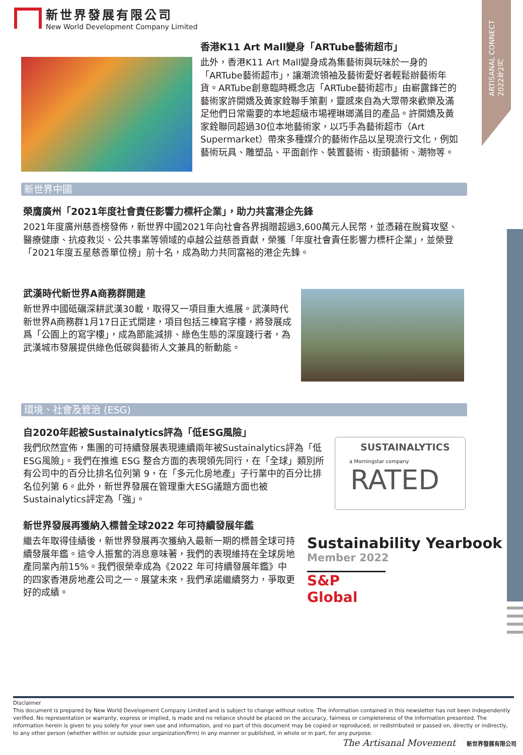新世界發展有限公司
New World Development Company Limited
ARTISANAL CONNECT
2022年2月
香港K11 Art Mall變身「ARTube藝術超市」
此外，香港K11 Art Mall變身成為集藝術與玩味於一身的「ARTube藝術超市」，讓潮流領袖及藝術愛好者輕鬆辦藝術年貨。ARTube創意臨時概念店「ARTube藝術超市」由嶄露鋒芒的藝術家許開嬌及黃家銓聯手策劃，靈感來自為大眾帶來歡樂及滿足他們日常需要的本地超級市場裡琳瑯滿目的產品。許開嬌及黃家銓聯同超過30位本地藝術家，以巧手為藝術超市（Art Supermarket）帶來多種媒介的藝術作品以呈現流行文化，例如藝術玩具、雕塑品、平面創作、裝置藝術、街頭藝術、潮物等。
新世界中國
榮膺廣州「2021年度社會責任影響力標杆企業」，助力共富港企先鋒
2021年度廣州慈善榜發佈，新世界中國2021年向社會各界捐贈超過3,600萬元人民幣，並憑藉在脫貧攻堅、醫療健康、抗疫救災、公共事業等領域的卓越公益慈善貢獻，榮獲「年度社會責任影響力標杆企業」，並榮登「2021年度五星慈善單位榜」前十名，成為助力共同富裕的港企先鋒。
武漢時代新世界A商務群開建
新世界中國砥礪深耕武漢30載，取得又一項目重大進展。武漢時代新世界A商務群1月17日正式開建，項目包括三棟寫字樓，將發展成爲「公園上的寫字樓」，成為節能減排、綠色生態的深度踐行者，為武漢城市發展提供綠色低碳與藝術人文兼具的新動能。
環境、社會及管治 (ESG)
自2020年起被Sustainalytics評為「低ESG風險」
我們欣然宣佈，集團的可持續發展表現連續兩年被Sustainalytics評為「低ESG風險」。我們在推進 ESG 整合方面的表現領先同行，在「全球」類別所有公司中的百分比排名位列第 9，在「多元化房地產」子行業中的百分比排名位列第 6。此外，新世界發展在管理重大ESG議題方面也被Sustainalytics評定為「強」。
SUSTAINALYTICS
a Morningstar company
RATED
新世界發展再獲納入標普全球2022 年可持續發展年鑑
繼去年取得佳績後，新世界發展再次獲納入最新一期的標普全球可持續發展年鑑。這令人振奮的消息意味著，我們的表現維持在全球房地產同業內前15%。我們很榮幸成為《2022 年可持續發展年鑑》中的四家香港房地產公司之一。展望未來，我們承諾繼續努力，爭取更好的成績。
Sustainability Yearbook
Member 2022
S&P Global
Disclaimer
This document is prepared by New World Development Company Limited and is subject to change without notice. The information contained in this newsletter has not been independently verified. No representation or warranty, express or implied, is made and no reliance should be placed on the accuracy, fairness or completeness of the information presented. The information herein is given to you solely for your own use and information, and no part of this document may be copied or reproduced, or redistributed or passed on, directly or indirectly, to any other person (whether within or outside your organization/firm) in any manner or published, in whole or in part, for any purpose.
The Artisanal Movement 新世界發展有限公司